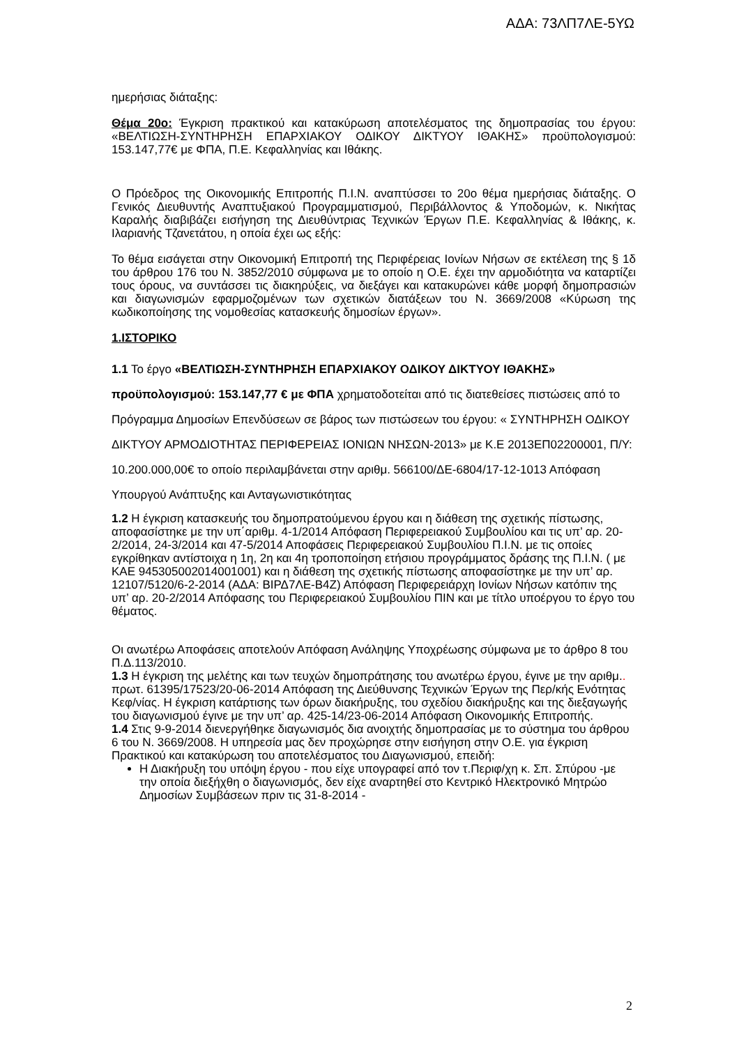ΑΔΑ: 73ΛΠ7ΛΕ-5ΥΩ
ημερήσιας διάταξης:
Θέμα 20ο: Έγκριση πρακτικού και κατακύρωση αποτελέσματος της δημοπρασίας του έργου: «ΒΕΛΤΙΩΣΗ-ΣΥΝΤΗΡΗΣΗ ΕΠΑΡΧΙΑΚΟΥ ΟΔΙΚΟΥ ΔΙΚΤΥΟΥ ΙΘΑΚΗΣ» προϋπολογισμού: 153.147,77€ με ΦΠΑ, Π.Ε. Κεφαλληνίας και Ιθάκης.
Ο Πρόεδρος της Οικονομικής Επιτροπής Π.Ι.Ν. αναπτύσσει το 20ο θέμα ημερήσιας διάταξης. Ο Γενικός Διευθυντής Αναπτυξιακού Προγραμματισμού, Περιβάλλοντος & Υποδομών, κ. Νικήτας Καραλής διαβιβάζει εισήγηση της Διευθύντριας Τεχνικών Έργων Π.Ε. Κεφαλληνίας & Ιθάκης, κ. Ιλαριανής Τζανετάτου, η οποία έχει ως εξής:
Το θέμα εισάγεται στην Οικονομική Επιτροπή της Περιφέρειας Ιονίων Νήσων σε εκτέλεση της § 1δ του άρθρου 176 του Ν. 3852/2010 σύμφωνα με το οποίο η Ο.Ε. έχει την αρμοδιότητα να καταρτίζει τους όρους, να συντάσσει τις διακηρύξεις, να διεξάγει και κατακυρώνει κάθε μορφή δημοπρασιών και διαγωνισμών εφαρμοζομένων των σχετικών διατάξεων του Ν. 3669/2008 «Κύρωση της κωδικοποίησης της νομοθεσίας κατασκευής δημοσίων έργων».
1.ΙΣΤΟΡΙΚΟ
1.1 Το έργο «ΒΕΛΤΙΩΣΗ-ΣΥΝΤΗΡΗΣΗ ΕΠΑΡΧΙΑΚΟΥ ΟΔΙΚΟΥ ΔΙΚΤΥΟΥ ΙΘΑΚΗΣ» προϋπολογισμού: 153.147,77 € με ΦΠΑ χρηματοδοτείται από τις διατεθείσες πιστώσεις από το Πρόγραμμα Δημοσίων Επενδύσεων σε βάρος των πιστώσεων του έργου: « ΣΥΝΤΗΡΗΣΗ ΟΔΙΚΟΥ ΔΙΚΤΥΟΥ ΑΡΜΟΔΙΟΤΗΤΑΣ ΠΕΡΙΦΕΡΕΙΑΣ ΙΟΝΙΩΝ ΝΗΣΩΝ-2013» με Κ.Ε 2013ΕΠ02200001, Π/Υ: 10.200.000,00€ το οποίο περιλαμβάνεται στην αριθμ. 566100/ΔΕ-6804/17-12-1013 Απόφαση Υπουργού Ανάπτυξης και Ανταγωνιστικότητας
1.2 Η έγκριση κατασκευής του δημοπρατούμενου έργου και η διάθεση της σχετικής πίστωσης, αποφασίστηκε με την υπ΄αριθμ. 4-1/2014 Απόφαση Περιφερειακού Συμβουλίου και τις υπ’ αρ. 20-2/2014, 24-3/2014 και 47-5/2014 Αποφάσεις Περιφερειακού Συμβουλίου Π.Ι.Ν. με τις οποίες εγκρίθηκαν αντίστοιχα η 1η, 2η και 4η τροποποίηση ετήσιου προγράμματος δράσης της Π.Ι.Ν. ( με ΚΑΕ 945305002014001001) και η διάθεση της σχετικής πίστωσης αποφασίστηκε με την υπ’ αρ. 12107/5120/6-2-2014 (ΑΔΑ: ΒΙΡΔ7ΛΕ-Β4Ζ) Απόφαση Περιφερειάρχη Ιονίων Νήσων κατόπιν της υπ’ αρ. 20-2/2014 Απόφασης του Περιφερειακού Συμβουλίου ΠΙΝ και με τίτλο υποέργου το έργο του θέματος.
Οι ανωτέρω Αποφάσεις αποτελούν Απόφαση Ανάληψης Υποχρέωσης σύμφωνα με το άρθρο 8 του Π.Δ.113/2010.
1.3 Η έγκριση της μελέτης και των τευχών δημοπράτησης του ανωτέρω έργου, έγινε με την αριθμ.. πρωτ. 61395/17523/20-06-2014 Απόφαση της Διεύθυνσης Τεχνικών Έργων της Περ/κής Ενότητας Κεφ/νίας. Η έγκριση κατάρτισης των όρων διακήρυξης, του σχεδίου διακήρυξης και της διεξαγωγής του διαγωνισμού έγινε με την υπ’ αρ. 425-14/23-06-2014 Απόφαση Οικονομικής Επιτροπής.
1.4 Στις 9-9-2014 διενεργήθηκε διαγωνισμός δια ανοιχτής δημοπρασίας με το σύστημα του άρθρου 6 του Ν. 3669/2008. Η υπηρεσία μας δεν προχώρησε στην εισήγηση στην Ο.Ε. για έγκριση Πρακτικού και κατακύρωση του αποτελέσματος του Διαγωνισμού, επειδή:
Η Διακήρυξη του υπόψη έργου - που είχε υπογραφεί από τον τ.Περιφ/χη κ. Σπ. Σπύρου -με την οποία διεξήχθη ο διαγωνισμός, δεν είχε αναρτηθεί στο Κεντρικό Ηλεκτρονικό Μητρώο Δημοσίων Συμβάσεων πριν τις 31-8-2014 -
2